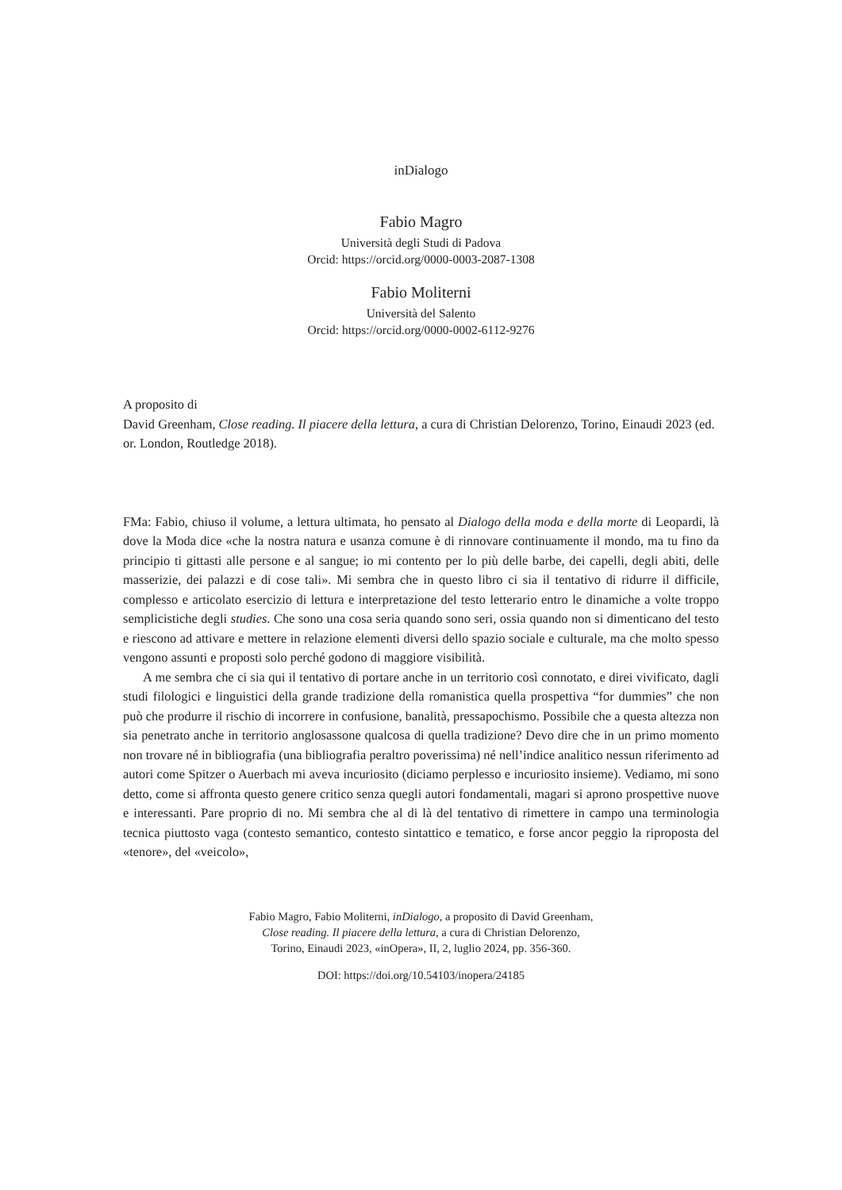inDialogo
Fabio Magro
Università degli Studi di Padova
Orcid: https://orcid.org/0000-0003-2087-1308
Fabio Moliterni
Università del Salento
Orcid: https://orcid.org/0000-0002-6112-9276
A proposito di
David Greenham, Close reading. Il piacere della lettura, a cura di Christian Delorenzo, Torino, Einaudi 2023 (ed. or. London, Routledge 2018).
FMa: Fabio, chiuso il volume, a lettura ultimata, ho pensato al Dialogo della moda e della morte di Leopardi, là dove la Moda dice «che la nostra natura e usanza comune è di rinnovare continuamente il mondo, ma tu fino da principio ti gittasti alle persone e al sangue; io mi contento per lo più delle barbe, dei capelli, degli abiti, delle masserizie, dei palazzi e di cose tali». Mi sembra che in questo libro ci sia il tentativo di ridurre il difficile, complesso e articolato esercizio di lettura e interpretazione del testo letterario entro le dinamiche a volte troppo semplicistiche degli studies. Che sono una cosa seria quando sono seri, ossia quando non si dimenticano del testo e riescono ad attivare e mettere in relazione elementi diversi dello spazio sociale e culturale, ma che molto spesso vengono assunti e proposti solo perché godono di maggiore visibilità.
A me sembra che ci sia qui il tentativo di portare anche in un territorio così connotato, e direi vivificato, dagli studi filologici e linguistici della grande tradizione della romanistica quella prospettiva “for dummies” che non può che produrre il rischio di incorrere in confusione, banalità, pressapochismo. Possibile che a questa altezza non sia penetrato anche in territorio anglosassone qualcosa di quella tradizione? Devo dire che in un primo momento non trovare né in bibliografia (una bibliografia peraltro poverissima) né nell’indice analitico nessun riferimento ad autori come Spitzer o Auerbach mi aveva incuriosito (diciamo perplesso e incuriosito insieme). Vediamo, mi sono detto, come si affronta questo genere critico senza quegli autori fondamentali, magari si aprono prospettive nuove e interessanti. Pare proprio di no. Mi sembra che al di là del tentativo di rimettere in campo una terminologia tecnica piuttosto vaga (contesto semantico, contesto sintattico e tematico, e forse ancor peggio la riproposta del «tenore», del «veicolo»,
Fabio Magro, Fabio Moliterni, inDialogo, a proposito di David Greenham,
Close reading. Il piacere della lettura, a cura di Christian Delorenzo,
Torino, Einaudi 2023, «inOpera», II, 2, luglio 2024, pp. 356-360.
DOI: https://doi.org/10.54103/inopera/24185